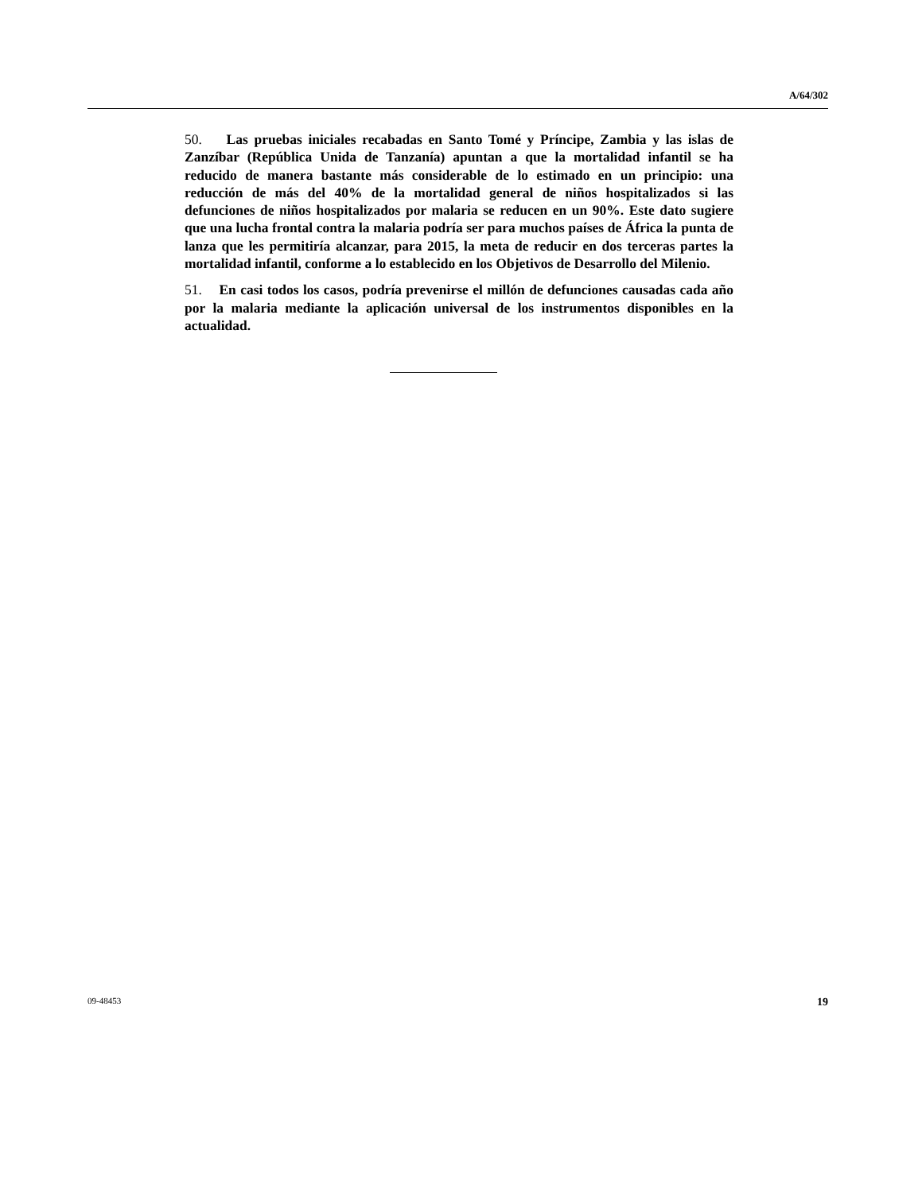A/64/302
50. Las pruebas iniciales recabadas en Santo Tomé y Príncipe, Zambia y las islas de Zanzíbar (República Unida de Tanzanía) apuntan a que la mortalidad infantil se ha reducido de manera bastante más considerable de lo estimado en un principio: una reducción de más del 40% de la mortalidad general de niños hospitalizados si las defunciones de niños hospitalizados por malaria se reducen en un 90%. Este dato sugiere que una lucha frontal contra la malaria podría ser para muchos países de África la punta de lanza que les permitiría alcanzar, para 2015, la meta de reducir en dos terceras partes la mortalidad infantil, conforme a lo establecido en los Objetivos de Desarrollo del Milenio.
51. En casi todos los casos, podría prevenirse el millón de defunciones causadas cada año por la malaria mediante la aplicación universal de los instrumentos disponibles en la actualidad.
09-48453 19